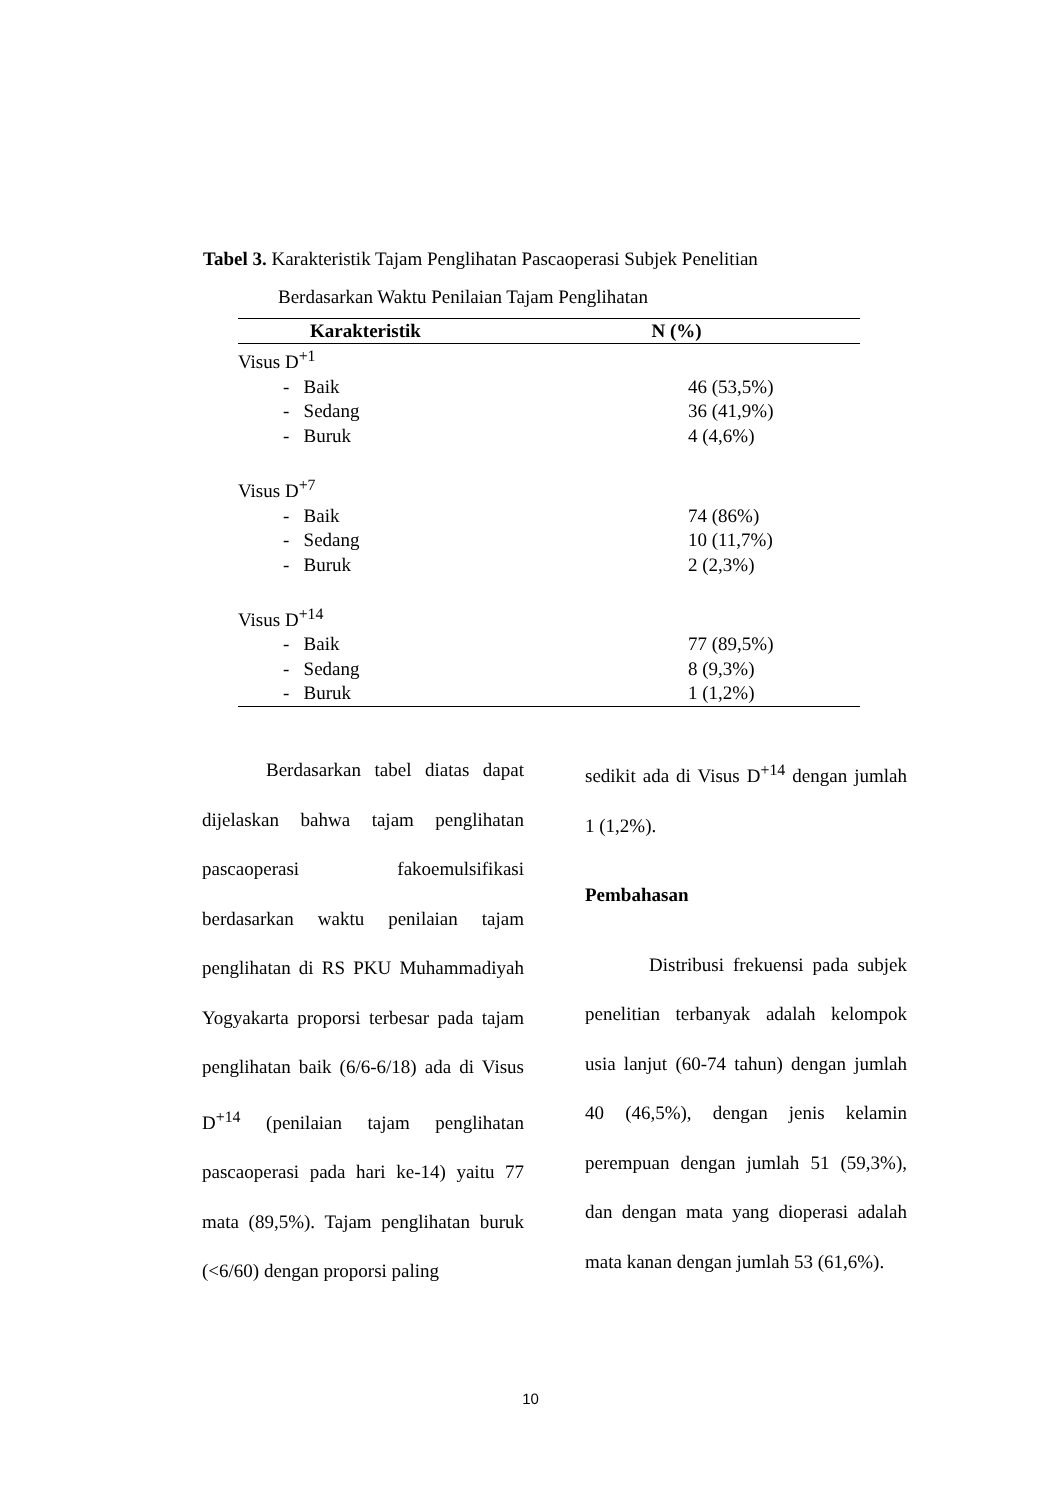Tabel 3. Karakteristik Tajam Penglihatan Pascaoperasi Subjek Penelitian
Berdasarkan Waktu Penilaian Tajam Penglihatan
| Karakteristik | N (%) |
| --- | --- |
| Visus D<sup>+1</sup> | |
| - Baik | 46 (53,5%) |
| - Sedang | 36 (41,9%) |
| - Buruk | 4 (4,6%) |
| Visus D<sup>+7</sup> | |
| - Baik | 74 (86%) |
| - Sedang | 10 (11,7%) |
| - Buruk | 2 (2,3%) |
| Visus D<sup>+14</sup> | |
| - Baik | 77 (89,5%) |
| - Sedang | 8 (9,3%) |
| - Buruk | 1 (1,2%) |
Berdasarkan tabel diatas dapat dijelaskan bahwa tajam penglihatan pascaoperasi fakoemulsifikasi berdasarkan waktu penilaian tajam penglihatan di RS PKU Muhammadiyah Yogyakarta proporsi terbesar pada tajam penglihatan baik (6/6-6/18) ada di Visus D<sup>+14</sup> (penilaian tajam penglihatan pascaoperasi pada hari ke-14) yaitu 77 mata (89,5%). Tajam penglihatan buruk (<6/60) dengan proporsi paling
sedikit ada di Visus D<sup>+14</sup> dengan jumlah 1 (1,2%).
Pembahasan
Distribusi frekuensi pada subjek penelitian terbanyak adalah kelompok usia lanjut (60-74 tahun) dengan jumlah 40 (46,5%), dengan jenis kelamin perempuan dengan jumlah 51 (59,3%), dan dengan mata yang dioperasi adalah mata kanan dengan jumlah 53 (61,6%).
10